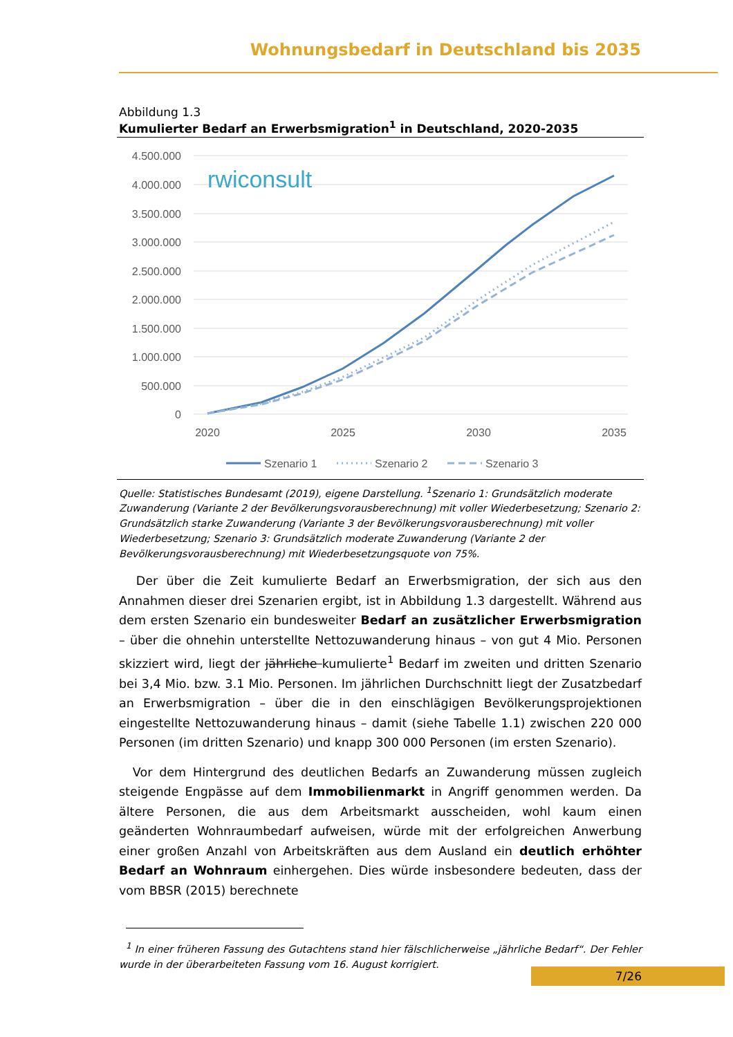Wohnungsbedarf in Deutschland bis 2035
Abbildung 1.3
Kumulierter Bedarf an Erwerbsmigration<sup>1</sup> in Deutschland, 2020-2035
4.500.000
4.000.000
3.500.000
3.000.000
2.500.000
2.000.000
1.500.000
1.000.000
500.000
0
rwiconsult
2020
2025
2030
2035
Szenario 1
Szenario 2
Szenario 3
Quelle: Statistisches Bundesamt (2019), eigene Darstellung. <sup>1</sup>Szenario 1: Grundsätzlich moderate Zuwanderung (Variante 2 der Bevölkerungsvorausberechnung) mit voller Wiederbesetzung; Szenario 2: Grundsätzlich starke Zuwanderung (Variante 3 der Bevölkerungsvorausberechnung) mit voller Wiederbesetzung; Szenario 3: Grundsätzlich moderate Zuwanderung (Variante 2 der Bevölkerungsvorausberechnung) mit Wiederbesetzungsquote von 75%.
Der über die Zeit kumulierte Bedarf an Erwerbsmigration, der sich aus den Annahmen dieser drei Szenarien ergibt, ist in Abbildung 1.3 dargestellt. Während aus dem ersten Szenario ein bundesweiter Bedarf an zusätzlicher Erwerbsmigration – über die ohnehin unterstellte Nettozuwanderung hinaus – von gut 4 Mio. Personen skizziert wird, liegt der jährliche kumulierte<sup>1</sup> Bedarf im zweiten und dritten Szenario bei 3,4 Mio. bzw. 3.1 Mio. Personen. Im jährlichen Durchschnitt liegt der Zusatzbedarf an Erwerbsmigration – über die in den einschlägigen Bevölkerungsprojektionen eingestellte Nettozuwanderung hinaus – damit (siehe Tabelle 1.1) zwischen 220 000 Personen (im dritten Szenario) und knapp 300 000 Personen (im ersten Szenario).
Vor dem Hintergrund des deutlichen Bedarfs an Zuwanderung müssen zugleich steigende Engpässe auf dem Immobilienmarkt in Angriff genommen werden. Da ältere Personen, die aus dem Arbeitsmarkt ausscheiden, wohl kaum einen geänderten Wohnraumbedarf aufweisen, würde mit der erfolgreichen Anwerbung einer großen Anzahl von Arbeitskräften aus dem Ausland ein deutlich erhöhter Bedarf an Wohnraum einhergehen. Dies würde insbesondere bedeuten, dass der vom BBSR (2015) berechnete
<sup>1</sup> In einer früheren Fassung des Gutachtens stand hier fälschlicherweise „jährliche Bedarf“. Der Fehler wurde in der überarbeiteten Fassung vom 16. August korrigiert.
7/26